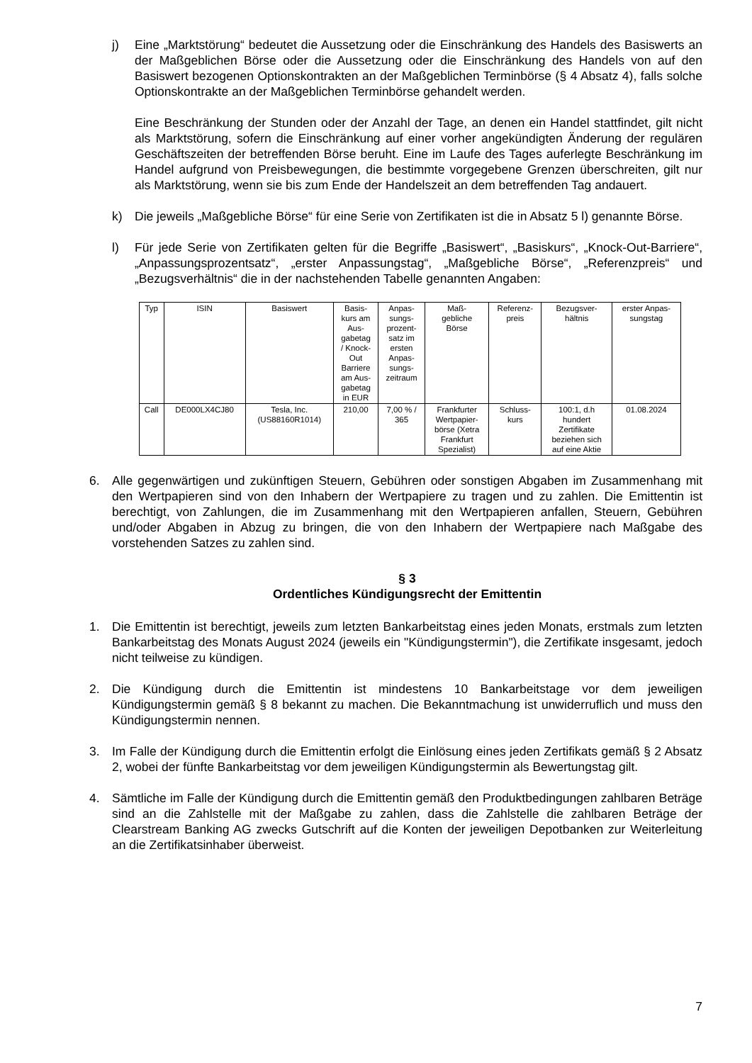j) Eine „Marktstörung“ bedeutet die Aussetzung oder die Einschränkung des Handels des Basiswerts an der Maßgeblichen Börse oder die Aussetzung oder die Einschränkung des Handels von auf den Basiswert bezogenen Optionskontrakten an der Maßgeblichen Terminbörse (§ 4 Absatz 4), falls solche Optionskontrakte an der Maßgeblichen Terminbörse gehandelt werden.
Eine Beschränkung der Stunden oder der Anzahl der Tage, an denen ein Handel stattfindet, gilt nicht als Marktstörung, sofern die Einschränkung auf einer vorher angekündigten Änderung der regulären Geschäftszeiten der betreffenden Börse beruht. Eine im Laufe des Tages auferlegte Beschränkung im Handel aufgrund von Preisbewegungen, die bestimmte vorgegebene Grenzen überschreiten, gilt nur als Marktstörung, wenn sie bis zum Ende der Handelszeit an dem betreffenden Tag andauert.
k) Die jeweils „Maßgebliche Börse“ für eine Serie von Zertifikaten ist die in Absatz 5 l) genannte Börse.
l) Für jede Serie von Zertifikaten gelten für die Begriffe „Basiswert“, „Basiskurs“, „Knock-Out-Barriere“, „Anpassungsprozentsatz“, „erster Anpassungstag“, „Maßgebliche Börse“, „Referenzpreis“ und „Bezugsverhältnis“ die in der nachstehenden Tabelle genannten Angaben:
| Typ | ISIN | Basiswert | Basis- kurs am Aus- gabetag / Knock- Out Barriere am Aus- gabetag in EUR | Anpas- sungs- prozent- satz im ersten Anpas- sungs- zeitraum | Maß- gebliche Börse | Referenz- preis | Bezugsver- hältnis | erster Anpas- sungstag |
| --- | --- | --- | --- | --- | --- | --- | --- | --- |
| Call | DE000LX4CJ80 | Tesla, Inc. (US88160R1014) | 210,00 | 7,00 % / 365 | Frankfurter Wertpapier- börse (Xetra Frankfurt Spezialist) | Schluss- kurs | 100:1, d.h hundert Zertifikate beziehen sich auf eine Aktie | 01.08.2024 |
6. Alle gegenwärtigen und zukünftigen Steuern, Gebühren oder sonstigen Abgaben im Zusammenhang mit den Wertpapieren sind von den Inhabern der Wertpapiere zu tragen und zu zahlen. Die Emittentin ist berechtigt, von Zahlungen, die im Zusammenhang mit den Wertpapieren anfallen, Steuern, Gebühren und/oder Abgaben in Abzug zu bringen, die von den Inhabern der Wertpapiere nach Maßgabe des vorstehenden Satzes zu zahlen sind.
§ 3
Ordentliches Kündigungsrecht der Emittentin
1. Die Emittentin ist berechtigt, jeweils zum letzten Bankarbeitstag eines jeden Monats, erstmals zum letzten Bankarbeitstag des Monats August 2024 (jeweils ein "Kündigungstermin"), die Zertifikate insgesamt, jedoch nicht teilweise zu kündigen.
2. Die Kündigung durch die Emittentin ist mindestens 10 Bankarbeitstage vor dem jeweiligen Kündigungstermin gemäß § 8 bekannt zu machen. Die Bekanntmachung ist unwiderruflich und muss den Kündigungstermin nennen.
3. Im Falle der Kündigung durch die Emittentin erfolgt die Einlösung eines jeden Zertifikats gemäß § 2 Absatz 2, wobei der fünfte Bankarbeitstag vor dem jeweiligen Kündigungstermin als Bewertungstag gilt.
4. Sämtliche im Falle der Kündigung durch die Emittentin gemäß den Produktbedingungen zahlbaren Beträge sind an die Zahlstelle mit der Maßgabe zu zahlen, dass die Zahlstelle die zahlbaren Beträge der Clearstream Banking AG zwecks Gutschrift auf die Konten der jeweiligen Depotbanken zur Weiterleitung an die Zertifikatsinhaber überweist.
7